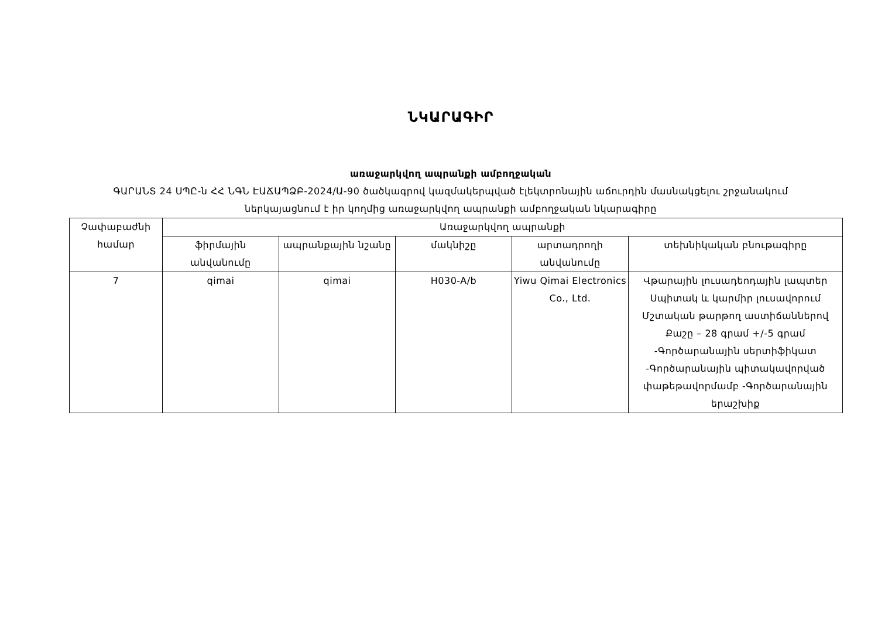ՆԿԱՐԱԳԻՐ
առաջարկվող ապրանքի ամբողջական
ԳԱՐԱՆՏ 24 ՍՊԸ-ն ՀՀ ՆԳՆ ԷԱՃԱՊՁԲ-2024/Ա-90 ծածկագրով կազմակերպված էլեկտրոնային աճուրդին մասնակցելու շրջանակում
ներկայացնում է իր կողմից առաջարկվող ապրանքի ամբողջական նկարագիրը
| Չափաբաժնի համար | Առաջարկվող ապրանքի | | | | |
| --- | --- | --- | --- | --- | --- |
| | ֆիրմային անվանումը | ապրանքային նշանը | մակնիշը | արտադրողի անվանումը | տեխնիկական բնութագիրը |
| 7 | qimai | qimai | H030-A/b | Yiwu Qimai Electronics Co., Ltd. | Վթարային լուսադեոդային լապտեր Սպիտակ և կարմիր լուսավորում Մշտական թարթող աստիճաններով Քաշը – 28 գրամ +/-5 գրամ -Գործարանային սերտիֆիկատ -Գործարանային պիտակավորված փաթեթավորմամբ -Գործարանային երաշխիք |